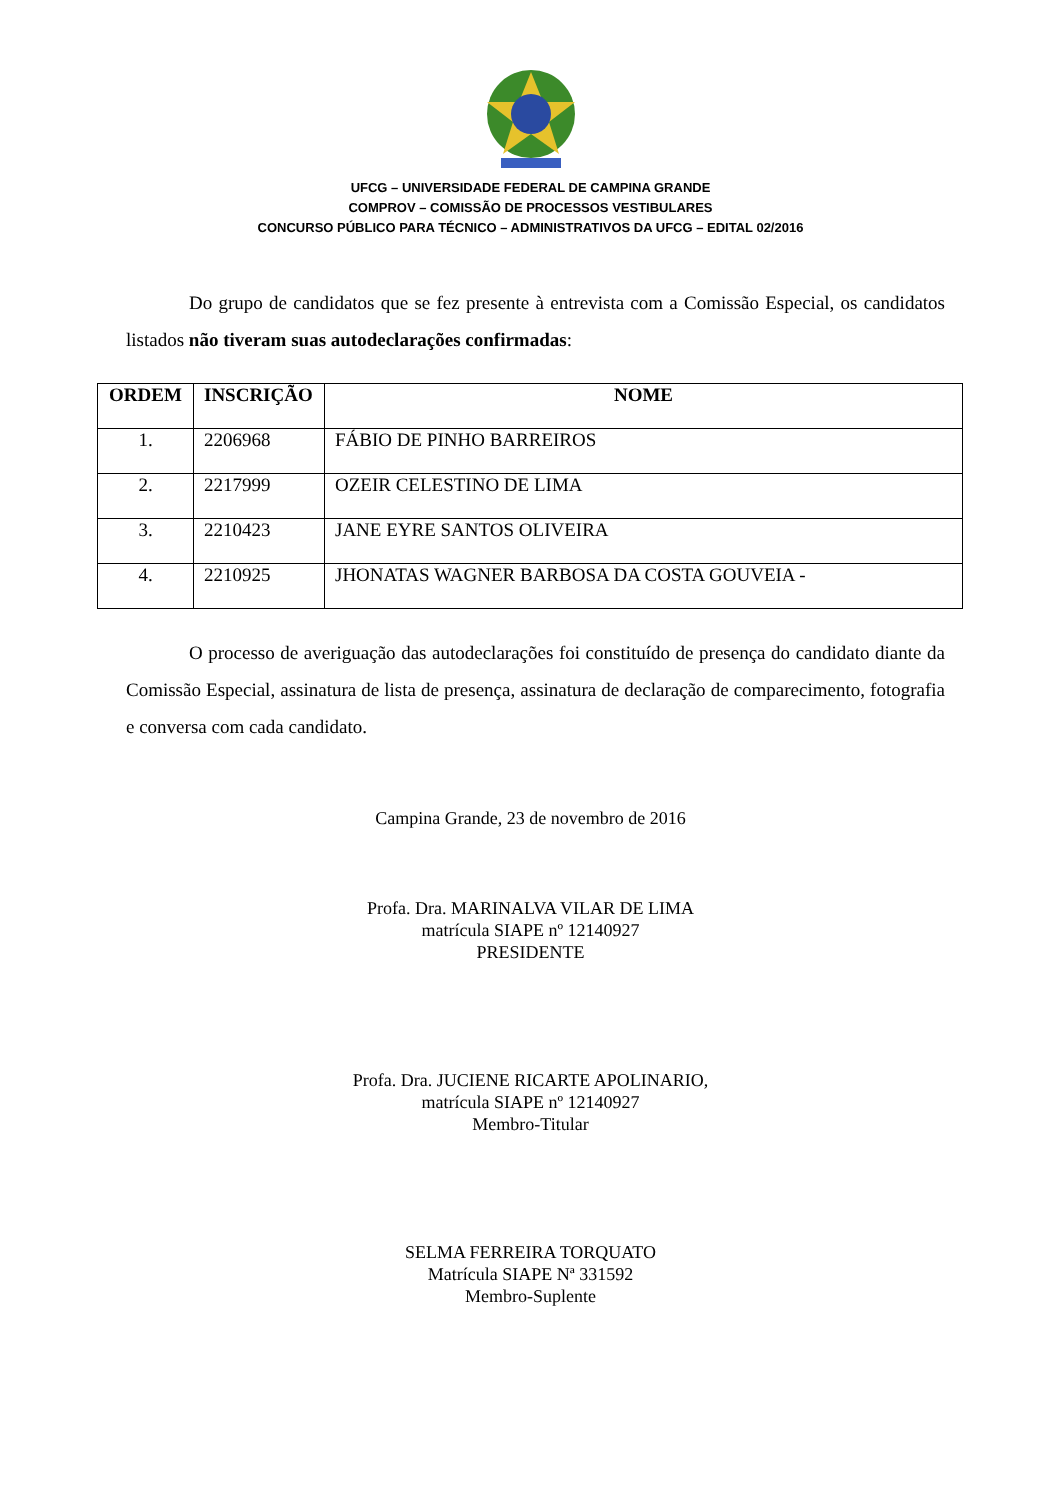UFCG – UNIVERSIDADE FEDERAL DE CAMPINA GRANDE
COMPROV – COMISSÃO DE PROCESSOS VESTIBULARES
CONCURSO PÚBLICO PARA TÉCNICO – ADMINISTRATIVOS DA UFCG – EDITAL 02/2016
Do grupo de candidatos que se fez presente à entrevista com a Comissão Especial, os candidatos listados não tiveram suas autodeclarações confirmadas:
| ORDEM | INSCRIÇÃO | NOME |
| --- | --- | --- |
| 1. | 2206968 | FÁBIO DE PINHO BARREIROS |
| 2. | 2217999 | OZEIR CELESTINO DE LIMA |
| 3. | 2210423 | JANE EYRE SANTOS OLIVEIRA |
| 4. | 2210925 | JHONATAS WAGNER BARBOSA DA COSTA GOUVEIA - |
O processo de averiguação das autodeclarações foi constituído de presença do candidato diante da Comissão Especial, assinatura de lista de presença, assinatura de declaração de comparecimento, fotografia e conversa com cada candidato.
Campina Grande, 23 de novembro de 2016
Profa. Dra. MARINALVA VILAR DE LIMA
matrícula SIAPE nº 12140927
PRESIDENTE
Profa. Dra. JUCIENE RICARTE APOLINARIO,
matrícula SIAPE nº 12140927
Membro-Titular
SELMA FERREIRA TORQUATO
Matrícula SIAPE Nª 331592
Membro-Suplente